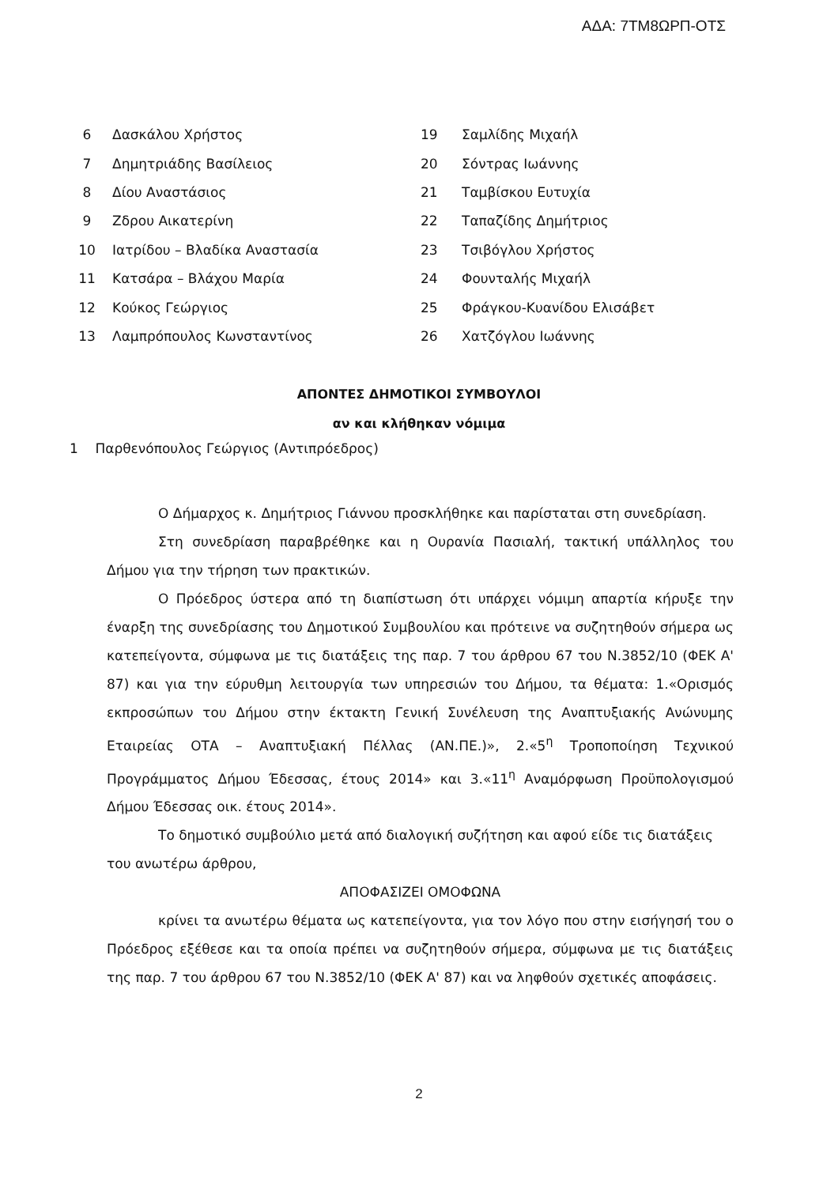ΑΔΑ: 7ΤΜ8ΩΡΠ-ΟΤΣ
| 6 | Δασκάλου Χρήστος | 19 | Σαμλίδης Μιχαήλ |
| 7 | Δημητριάδης Βασίλειος | 20 | Σόντρας Ιωάννης |
| 8 | Δίου Αναστάσιος | 21 | Ταμβίσκου Ευτυχία |
| 9 | Ζδρου Αικατερίνη | 22 | Ταπαζίδης Δημήτριος |
| 10 | Ιατρίδου – Βλαδίκα Αναστασία | 23 | Τσιβόγλου Χρήστος |
| 11 | Κατσάρα – Βλάχου Μαρία | 24 | Φουνταλής Μιχαήλ |
| 12 | Κούκος Γεώργιος | 25 | Φράγκου-Κυανίδου Ελισάβετ |
| 13 | Λαμπρόπουλος Κωνσταντίνος | 26 | Χατζόγλου Ιωάννης |
ΑΠΟΝΤΕΣ ΔΗΜΟΤΙΚΟΙ ΣΥΜΒΟΥΛΟΙ
αν και κλήθηκαν νόμιμα
1 Παρθενόπουλος Γεώργιος (Αντιπρόεδρος)
Ο Δήμαρχος κ. Δημήτριος Γιάννου προσκλήθηκε και παρίσταται στη συνεδρίαση.
Στη συνεδρίαση παραβρέθηκε και η Ουρανία Πασιαλή, τακτική υπάλληλος του Δήμου για την τήρηση των πρακτικών.
Ο Πρόεδρος ύστερα από τη διαπίστωση ότι υπάρχει νόμιμη απαρτία κήρυξε την έναρξη της συνεδρίασης του Δημοτικού Συμβουλίου και πρότεινε να συζητηθούν σήμερα ως κατεπείγοντα, σύμφωνα με τις διατάξεις της παρ. 7 του άρθρου 67 του Ν.3852/10 (ΦΕΚ Α' 87) και για την εύρυθμη λειτουργία των υπηρεσιών του Δήμου, τα θέματα: 1.«Ορισμός εκπροσώπων του Δήμου στην έκτακτη Γενική Συνέλευση της Αναπτυξιακής Ανώνυμης Εταιρείας ΟΤΑ – Αναπτυξιακή Πέλλας (ΑΝ.ΠΕ.)», 2.«5<sup>η</sup> Τροποποίηση Τεχνικού Προγράμματος Δήμου Έδεσσας, έτους 2014» και 3.«11<sup>η</sup> Αναμόρφωση Προϋπολογισμού Δήμου Έδεσσας οικ. έτους 2014».
Το δημοτικό συμβούλιο μετά από διαλογική συζήτηση και αφού είδε τις διατάξεις του ανωτέρω άρθρου,
ΑΠΟΦΑΣΙΖΕΙ ΟΜΟΦΩΝΑ
κρίνει τα ανωτέρω θέματα ως κατεπείγοντα, για τον λόγο που στην εισήγησή του ο Πρόεδρος εξέθεσε και τα οποία πρέπει να συζητηθούν σήμερα, σύμφωνα με τις διατάξεις της παρ. 7 του άρθρου 67 του Ν.3852/10 (ΦΕΚ Α' 87) και να ληφθούν σχετικές αποφάσεις.
2